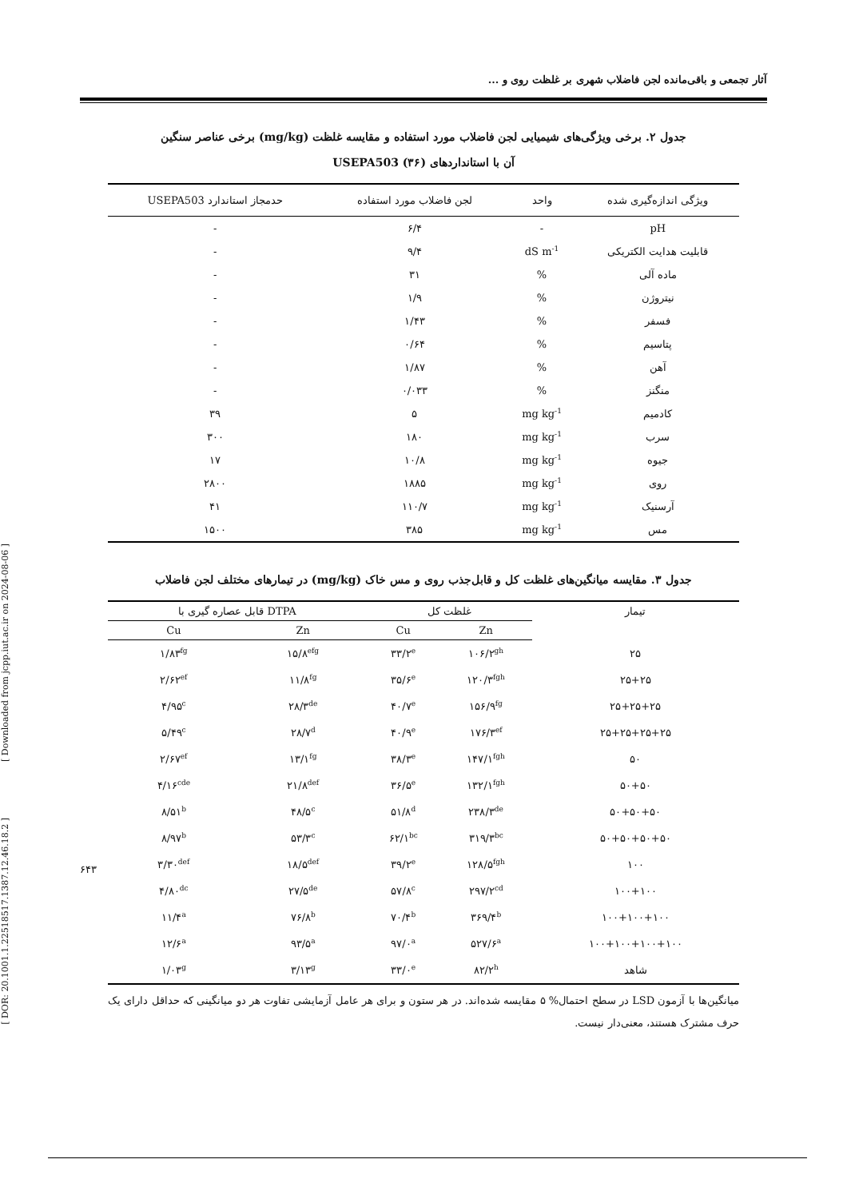[ DOR: 20.1001.1.22518517.1387.12.46.18.2 ] [ Downloaded from jcpp.iut.ac.ir on 2024-08-06 ]
آثار تجمعی و باقی‌مانده لجن فاضلاب شهری بر غلظت روی و ...
جدول ۲. برخی ویژگی‌های شیمیایی لجن فاضلاب مورد استفاده و مقایسه غلظت (mg/kg) برخی عناصر سنگین
آن با استانداردهای USEPA503 (۳۶)
| ویژگی اندازه‌گیری شده | واحد | لجن فاضلاب مورد استفاده | حدمجاز استاندارد USEPA503 |
| --- | --- | --- | --- |
| pH | - | ۶/۴ | - |
| قابلیت هدایت الکتریکی | dS m<sup>-1</sup> | ۹/۴ | - |
| ماده آلی | % | ۳۱ | - |
| نیتروژن | % | ۱/۹ | - |
| فسفر | % | ۱/۴۳ | - |
| پتاسیم | % | ۰/۶۴ | - |
| آهن | % | ۱/۸۷ | - |
| منگنز | % | ۰/۰۳۳ | - |
| کادمیم | mg kg<sup>-1</sup> | ۵ | ۳۹ |
| سرب | mg kg<sup>-1</sup> | ۱۸۰ | ۳۰۰ |
| جیوه | mg kg<sup>-1</sup> | ۱۰/۸ | ۱۷ |
| روی | mg kg<sup>-1</sup> | ۱۸۸۵ | ۲۸۰۰ |
| آرسنیک | mg kg<sup>-1</sup> | ۱۱۰/۷ | ۴۱ |
| مس | mg kg<sup>-1</sup> | ۳۸۵ | ۱۵۰۰ |
جدول ۳. مقایسه میانگین‌های غلظت کل و قابل‌جذب روی و مس خاک (mg/kg) در تیمارهای مختلف لجن فاضلاب
| تیمار | غلظت کل | | DTPA قابل عصاره گیری با | |
| --- | --- | --- | --- | --- |
| | Zn | Cu | Zn | Cu |
| ۲۵ | ۱۰۶/۲<sup>gh</sup> | ۳۳/۲<sup>e</sup> | ۱۵/۸<sup>efg</sup> | ۱/۸۳<sup>fg</sup> |
| ۲۵+۲۵ | ۱۲۰/۳<sup>fgh</sup> | ۳۵/۶<sup>e</sup> | ۱۱/۸<sup>fg</sup> | ۲/۶۲<sup>ef</sup> |
| ۲۵+۲۵+۲۵ | ۱۵۶/۹<sup>fg</sup> | ۴۰/۷<sup>e</sup> | ۲۸/۳<sup>de</sup> | ۴/۹۵<sup>c</sup> |
| ۲۵+۲۵+۲۵+۲۵ | ۱۷۶/۳<sup>ef</sup> | ۴۰/۹<sup>e</sup> | ۲۸/۷<sup>d</sup> | ۵/۴۹<sup>c</sup> |
| ۵۰ | ۱۴۷/۱<sup>fgh</sup> | ۳۸/۳<sup>e</sup> | ۱۳/۱<sup>fg</sup> | ۲/۶۷<sup>ef</sup> |
| ۵۰+۵۰ | ۱۳۲/۱<sup>fgh</sup> | ۳۶/۵<sup>e</sup> | ۲۱/۸<sup>def</sup> | ۴/۱۶<sup>cde</sup> |
| ۵۰+۵۰+۵۰ | ۲۳۸/۳<sup>de</sup> | ۵۱/۸<sup>d</sup> | ۴۸/۵<sup>c</sup> | ۸/۵۱<sup>b</sup> |
| ۵۰+۵۰+۵۰+۵۰ | ۳۱۹/۳<sup>bc</sup> | ۶۲/۱<sup>bc</sup> | ۵۳/۳<sup>c</sup> | ۸/۹۷<sup>b</sup> |
| ۱۰۰ | ۱۲۸/۵<sup>fgh</sup> | ۳۹/۲<sup>e</sup> | ۱۸/۵<sup>def</sup> | ۳/۳۰<sup>def</sup> |
| ۱۰۰+۱۰۰ | ۲۹۷/۲<sup>cd</sup> | ۵۷/۸<sup>c</sup> | ۲۷/۵<sup>de</sup> | ۴/۸۰<sup>dc</sup> |
| ۱۰۰+۱۰۰+۱۰۰ | ۳۶۹/۴<sup>b</sup> | ۷۰/۴<sup>b</sup> | ۷۶/۸<sup>b</sup> | ۱۱/۴<sup>a</sup> |
| ۱۰۰+۱۰۰+۱۰۰+۱۰۰ | ۵۲۷/۶<sup>a</sup> | ۹۷/۰<sup>a</sup> | ۹۳/۵<sup>a</sup> | ۱۲/۶<sup>a</sup> |
| شاهد | ۸۲/۲<sup>h</sup> | ۳۳/۰<sup>e</sup> | ۳/۱۳<sup>g</sup> | ۱/۰۳<sup>g</sup> |
میانگین‌ها با آزمون LSD در سطح احتمال% ۵ مقایسه شده‌اند. در هر ستون و برای هر عامل آزمایشی تفاوت هر دو میانگینی که حداقل دارای یک حرف مشترک هستند، معنی‌دار نیست.
۶۴۳